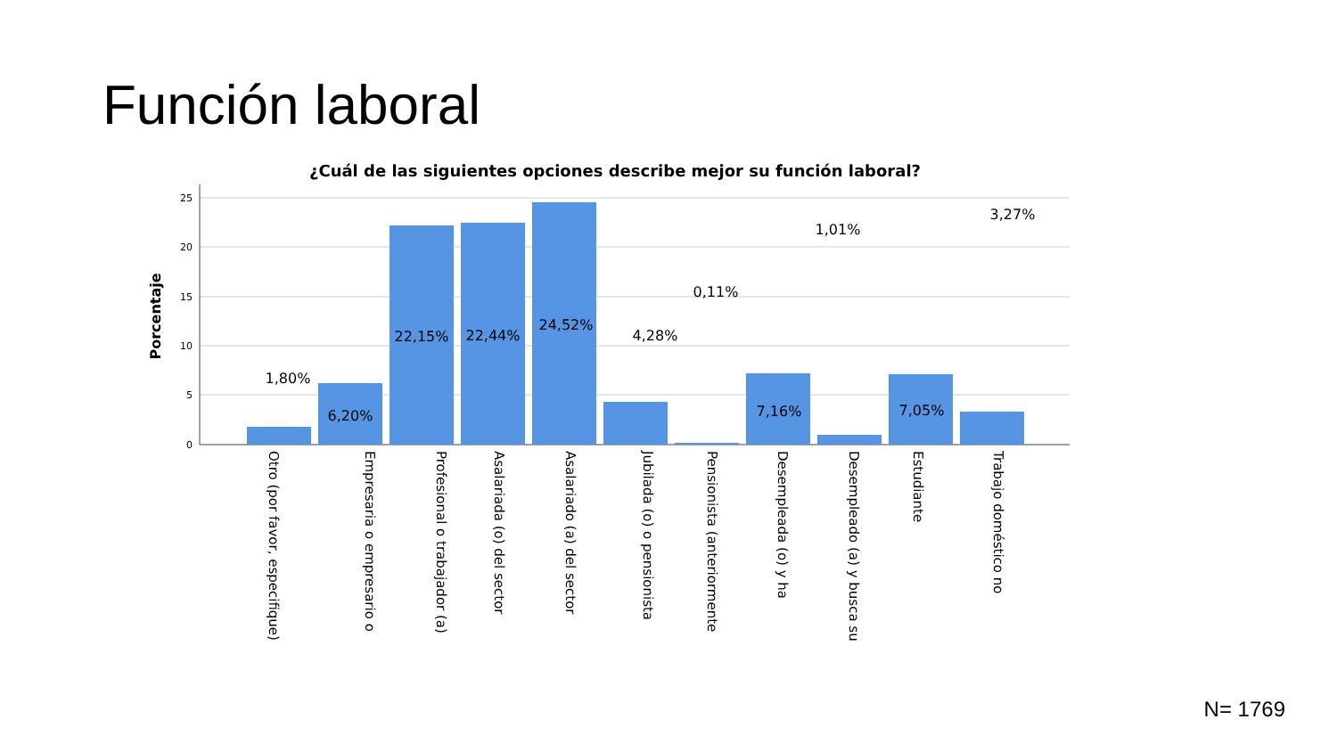Función laboral
¿Cuál de las siguientes opciones describe mejor su función laboral?
Porcentaje
25
20
15
10
5
0
1,80%
6,20%
22,15%
22,44%
24,52%
4,28%
0,11%
7,16%
1,01%
7,05%
3,27%
Otro (por favor, especifique)
Empresaria o empresario o
Profesional o trabajador (a)
Asalariada (o) del sector
Asalariado (a) del sector
Jubilada (o) o pensionista
Pensionista (anteriormente
Desempleada (o) y ha
Desempleado (a) y busca su
Estudiante
Trabajo doméstico no
N= 1769